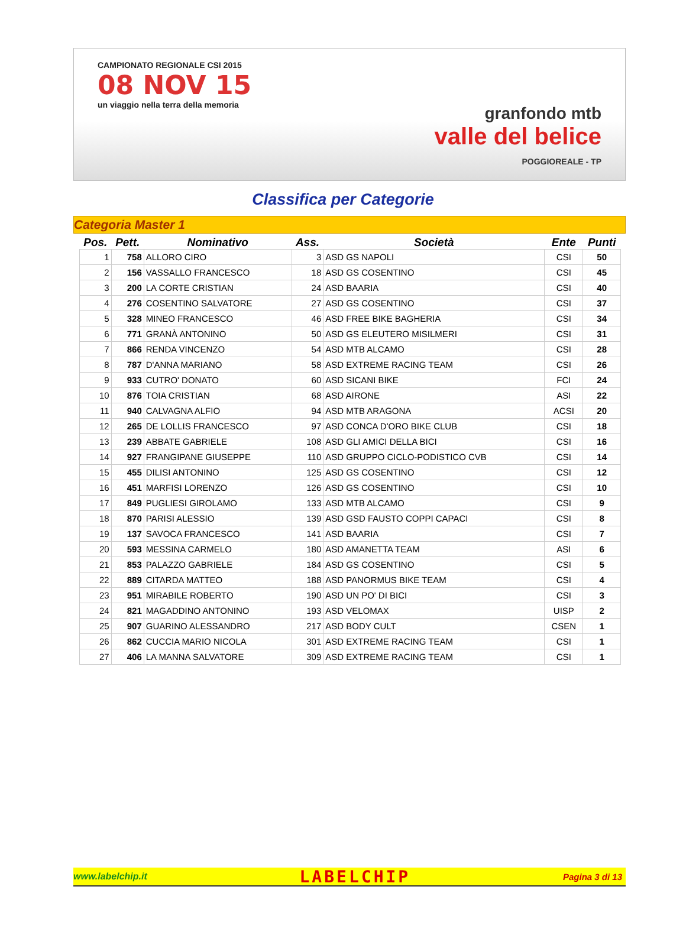CAMPIONATO REGIONALE CSI 2015
08 NOV 15
un viaggio nella terra della memoria
granfondo mtb
valle del belice
POGGIOREALE - TP
Classifica per Categorie
Categoria Master 1
| Pos. | Pett. | Nominativo | Ass. | Società | Ente | Punti |
| --- | --- | --- | --- | --- | --- | --- |
| 1 | 758 | ALLORO CIRO | 3 | ASD GS NAPOLI | CSI | 50 |
| 2 | 156 | VASSALLO FRANCESCO | 18 | ASD GS COSENTINO | CSI | 45 |
| 3 | 200 | LA CORTE CRISTIAN | 24 | ASD BAARIA | CSI | 40 |
| 4 | 276 | COSENTINO SALVATORE | 27 | ASD GS COSENTINO | CSI | 37 |
| 5 | 328 | MINEO FRANCESCO | 46 | ASD FREE BIKE BAGHERIA | CSI | 34 |
| 6 | 771 | GRANÀ ANTONINO | 50 | ASD GS ELEUTERO MISILMERI | CSI | 31 |
| 7 | 866 | RENDA VINCENZO | 54 | ASD MTB ALCAMO | CSI | 28 |
| 8 | 787 | D'ANNA MARIANO | 58 | ASD EXTREME RACING TEAM | CSI | 26 |
| 9 | 933 | CUTRO' DONATO | 60 | ASD SICANI BIKE | FCI | 24 |
| 10 | 876 | TOIA CRISTIAN | 68 | ASD AIRONE | ASI | 22 |
| 11 | 940 | CALVAGNA ALFIO | 94 | ASD MTB ARAGONA | ACSI | 20 |
| 12 | 265 | DE LOLLIS FRANCESCO | 97 | ASD CONCA D'ORO BIKE CLUB | CSI | 18 |
| 13 | 239 | ABBATE GABRIELE | 108 | ASD GLI AMICI DELLA BICI | CSI | 16 |
| 14 | 927 | FRANGIPANE GIUSEPPE | 110 | ASD GRUPPO CICLO-PODISTICO CVB | CSI | 14 |
| 15 | 455 | DILISI ANTONINO | 125 | ASD GS COSENTINO | CSI | 12 |
| 16 | 451 | MARFISI LORENZO | 126 | ASD GS COSENTINO | CSI | 10 |
| 17 | 849 | PUGLIESI GIROLAMO | 133 | ASD MTB ALCAMO | CSI | 9 |
| 18 | 870 | PARISI ALESSIO | 139 | ASD GSD FAUSTO COPPI CAPACI | CSI | 8 |
| 19 | 137 | SAVOCA FRANCESCO | 141 | ASD BAARIA | CSI | 7 |
| 20 | 593 | MESSINA CARMELO | 180 | ASD AMANETTA TEAM | ASI | 6 |
| 21 | 853 | PALAZZO GABRIELE | 184 | ASD GS COSENTINO | CSI | 5 |
| 22 | 889 | CITARDA MATTEO | 188 | ASD PANORMUS BIKE TEAM | CSI | 4 |
| 23 | 951 | MIRABILE ROBERTO | 190 | ASD UN PO' DI BICI | CSI | 3 |
| 24 | 821 | MAGADDINO ANTONINO | 193 | ASD VELOMAX | UISP | 2 |
| 25 | 907 | GUARINO ALESSANDRO | 217 | ASD BODY CULT | CSEN | 1 |
| 26 | 862 | CUCCIA MARIO NICOLA | 301 | ASD EXTREME RACING TEAM | CSI | 1 |
| 27 | 406 | LA MANNA SALVATORE | 309 | ASD EXTREME RACING TEAM | CSI | 1 |
www.labelchip.it LABELCHIP Pagina 3 di 13